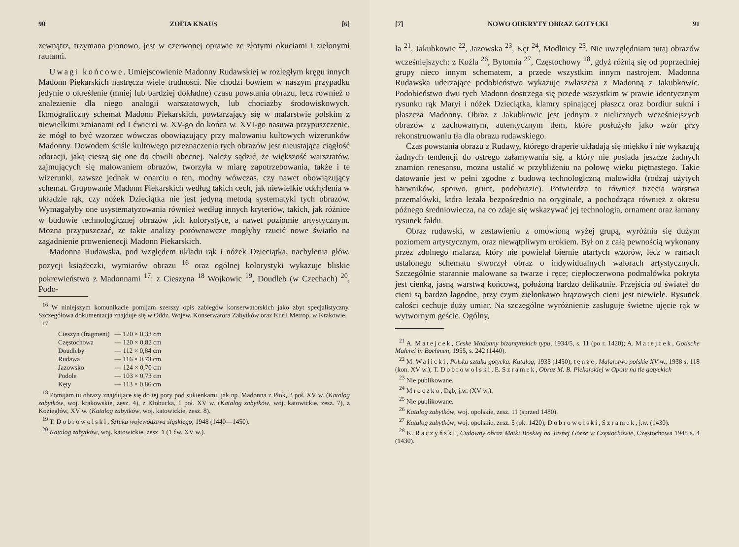90 ZOFIA KNAUS [6]
zewnątrz, trzymana pionowo, jest w czerwonej oprawie ze złotymi okuciami i zielonymi rautami.
Uwagi końcowe. Umiejscowienie Madonny Rudawskiej w rozległym kręgu innych Madonn Piekarskich nastręcza wiele trudności. Nie chodzi bowiem w naszym przypadku jedynie o określenie (mniej lub bardziej dokładne) czasu powstania obrazu, lecz również o znalezienie dla niego analogii warsztatowych, lub chociażby środowiskowych. Ikonograficzny schemat Madonn Piekarskich, powtarzający się w malarstwie polskim z niewielkimi zmianami od I ćwierci w. XV-go do końca w. XVI-go nasuwa przypuszczenie, że mógł to być wzorzec wówczas obowiązujący przy malowaniu kultowych wizerunków Madonny. Dowodem ściśle kultowego przeznaczenia tych obrazów jest nieustająca ciągłość adoracji, jaką cieszą się one do chwili obecnej. Należy sądzić, że większość warsztatów, zajmujących się malowaniem obrazów, tworzyła w miarę zapotrzebowania, także i te wizerunki, zawsze jednak w oparciu o ten, modny wówczas, czy nawet obowiązujący schemat. Grupowanie Madonn Piekarskich według takich cech, jak niewielkie odchylenia w układzie rąk, czy nóżek Dzieciątka nie jest jedyną metodą systematyki tych obrazów. Wymagałyby one usystematyzowania również według innych kryteriów, takich, jak różnice w budowie technologicznej obrazów ,ich kolorystyce, a nawet poziomie artystycznym. Można przypuszczać, że takie analizy porównawcze mogłyby rzucić nowe światło na zagadnienie prowenienecji Madonn Piekarskich.
Madonna Rudawska, pod względem układu rąk i nóżek Dzieciątka, nachylenia głów, pozycji książeczki, wymiarów obrazu <sup>16</sup> oraz ogólnej kolorystyki wykazuje bliskie pokrewieństwo z Madonnami <sup>17</sup>: z Cieszyna <sup>18</sup> Wojkowic <sup>19</sup>, Doudleb (w Czechach) <sup>20</sup>, Podo-
<sup>16</sup> W niniejszym komunikacie pomijam szerszy opis zabiegów konserwatorskich jako zbyt specjalistyczny. Szczegółowa dokumentacja znajduje się w Oddz. Wojew. Konserwatora Zabytków oraz Kurii Metrop. w Krakowie.
<sup>17</sup>
| Cieszyn (fragment) | — 120 × 0,33 cm |
| Częstochowa | — 120 × 0,82 cm |
| Doudleby | — 112 × 0,84 cm |
| Rudawa | — 116 × 0,73 cm |
| Jazowsko | — 124 × 0,70 cm |
| Podole | — 103 × 0,73 cm |
| Kęty | — 113 × 0,86 cm |
<sup>18</sup> Pomijam tu obrazy znajdujące się do tej pory pod sukienkami, jak np. Madonna z Płok, 2 poł. XV w. (Katalog zabytków, woj. krakowskie, zesz. 4), z Kłobucka, 1 poł. XV w. (Katalog zabytków, woj. katowickie, zesz. 7), z Koziegłów, XV w. (Katalog zabytków, woj. katowickie, zesz. 8).
<sup>19</sup> T. Dobrowolski, Sztuka województwa śląskiego, 1948 (1440—1450).
<sup>20</sup> Katalog zabytków, woj. katowickie, zesz. 1 (1 ćw. XV w.).
[7] NOWO ODKRYTY OBRAZ GOTYCKI 91
la <sup>21</sup>, Jakubkowic <sup>22</sup>, Jazowska <sup>23</sup>, Kęt <sup>24</sup>, Modlnicy <sup>25</sup>. Nie uwzględniam tutaj obrazów wcześniejszych: z Koźla <sup>26</sup>, Bytomia <sup>27</sup>, Częstochowy <sup>28</sup>, gdyż różnią się od poprzedniej grupy nieco innym schematem, a przede wszystkim innym nastrojem. Madonna Rudawska uderzające podobieństwo wykazuje zwłaszcza z Madonną z Jakubkowic. Podobieństwo dwu tych Madonn dostrzega się przede wszystkim w prawie identycznym rysunku rąk Maryi i nóżek Dzieciątka, klamry spinającej płaszcz oraz bordiur sukni i płaszcza Madonny. Obraz z Jakubkowic jest jednym z nielicznych wcześniejszych obrazów z zachowanym, autentycznym tłem, które posłużyło jako wzór przy rekonstruowaniu tła dla obrazu rudawskiego.
Czas powstania obrazu z Rudawy, którego draperie układają się miękko i nie wykazują żadnych tendencji do ostrego załamywania się, a który nie posiada jeszcze żadnych znamion renesansu, można ustalić w przybliżeniu na połowę wieku piętnastego. Takie datowanie jest w pełni zgodne z budową technologiczną malowidła (rodzaj użytych barwników, spoiwo, grunt, podobrazie). Potwierdza to również trzecia warstwa przemalówki, która leżała bezpośrednio na oryginale, a pochodząca również z okresu późnego średniowiecza, na co zdaje się wskazywać jej technologia, ornament oraz łamany rysunek fałdu.
Obraz rudawski, w zestawieniu z omówioną wyżej grupą, wyróżnia się dużym poziomem artystycznym, oraz niewątpliwym urokiem. Był on z całą pewnością wykonany przez zdolnego malarza, który nie powielał biernie utartych wzorów, lecz w ramach ustalonego schematu stworzył obraz o indywidualnych walorach artystycznych. Szczególnie starannie malowane są twarze i ręce; ciepłoczerwona podmalówka pokryta jest cienką, jasną warstwą końcową, położoną bardzo delikatnie. Przejścia od świateł do cieni są bardzo łagodne, przy czym zielonkawo brązowych cieni jest niewiele. Rysunek całości cechuje duży umiar. Na szczególne wyróżnienie zasługuje świetne ujęcie rąk w wytwornym geście. Ogólny,
<sup>21</sup> A. Matejcek, Ceske Madonny bizantynskich typu, 1934/5, s. 11 (po r. 1420); A. Matejcek, Gotische Malerei in Boehmen, 1955, s. 242 (1440).
<sup>22</sup> M. Walicki, Polska sztuka gotycka. Katalog, 1935 (1450); tenże, Malarstwo polskie XV w., 1938 s. 118 (kon. XV w.); T. Dobrowolski, E. Szramek, Obraz M. B. Piekarskiej w Opolu na tle gotyckich
<sup>23</sup> Nie publikowane.
<sup>24</sup> Mroczko, Dąb, j.w. (XV w.).
<sup>25</sup> Nie publikowane.
<sup>26</sup> Katalog zabytków, woj. opolskie, zesz. 11 (sprzed 1480).
<sup>27</sup> Katalog zabytków, woj. opolskie, zesz. 5 (ok. 1420); Dobrowolski, Szramek, j.w. (1430).
<sup>28</sup> K. Raczyński, Cudowny obraz Matki Boskiej na Jasnej Górze w Częstochowie, Częstochowa 1948 s. 4 (1430).